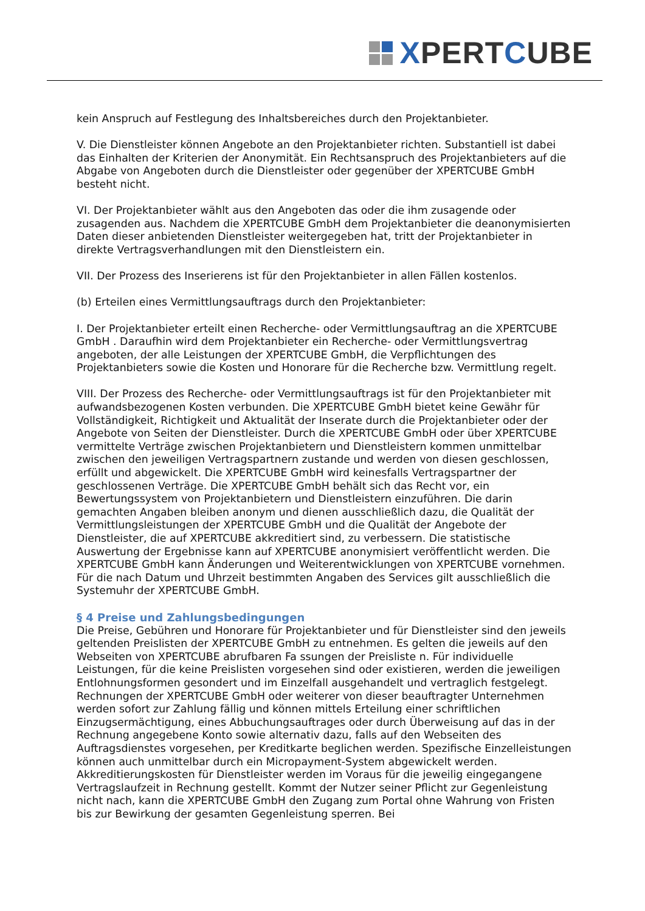XPERTCUBE
kein Anspruch auf Festlegung des Inhaltsbereiches durch den Projektanbieter.
V. Die Dienstleister können Angebote an den Projektanbieter richten. Substantiell ist dabei das Einhalten der Kriterien der Anonymität. Ein Rechtsanspruch des Projektanbieters auf die Abgabe von Angeboten durch die Dienstleister oder gegenüber der XPERTCUBE GmbH besteht nicht.
VI. Der Projektanbieter wählt aus den Angeboten das oder die ihm zusagende oder zusagenden aus. Nachdem die XPERTCUBE GmbH dem Projektanbieter die deanonymisierten Daten dieser anbietenden Dienstleister weitergegeben hat, tritt der Projektanbieter in direkte Vertragsverhandlungen mit den Dienstleistern ein.
VII. Der Prozess des Inserierens ist für den Projektanbieter in allen Fällen kostenlos.
(b) Erteilen eines Vermittlungsauftrags durch den Projektanbieter:
I. Der Projektanbieter erteilt einen Recherche- oder Vermittlungsauftrag an die XPERTCUBE GmbH . Daraufhin wird dem Projektanbieter ein Recherche- oder Vermittlungsvertrag angeboten, der alle Leistungen der XPERTCUBE GmbH, die Verpflichtungen des Projektanbieters sowie die Kosten und Honorare für die Recherche bzw. Vermittlung regelt.
VIII. Der Prozess des Recherche- oder Vermittlungsauftrags ist für den Projektanbieter mit aufwandsbezogenen Kosten verbunden. Die XPERTCUBE GmbH bietet keine Gewähr für Vollständigkeit, Richtigkeit und Aktualität der Inserate durch die Projektanbieter oder der Angebote von Seiten der Dienstleister. Durch die XPERTCUBE GmbH oder über XPERTCUBE vermittelte Verträge zwischen Projektanbietern und Dienstleistern kommen unmittelbar zwischen den jeweiligen Vertragspartnern zustande und werden von diesen geschlossen, erfüllt und abgewickelt. Die XPERTCUBE GmbH wird keinesfalls Vertragspartner der geschlossenen Verträge. Die XPERTCUBE GmbH behält sich das Recht vor, ein Bewertungssystem von Projektanbietern und Dienstleistern einzuführen. Die darin gemachten Angaben bleiben anonym und dienen ausschließlich dazu, die Qualität der Vermittlungsleistungen der XPERTCUBE GmbH und die Qualität der Angebote der Dienstleister, die auf XPERTCUBE akkreditiert sind, zu verbessern. Die statistische Auswertung der Ergebnisse kann auf XPERTCUBE anonymisiert veröffentlicht werden. Die XPERTCUBE GmbH kann Änderungen und Weiterentwicklungen von XPERTCUBE vornehmen. Für die nach Datum und Uhrzeit bestimmten Angaben des Services gilt ausschließlich die Systemuhr der XPERTCUBE GmbH.
§ 4 Preise und Zahlungsbedingungen
Die Preise, Gebühren und Honorare für Projektanbieter und für Dienstleister sind den jeweils geltenden Preislisten der XPERTCUBE GmbH zu entnehmen. Es gelten die jeweils auf den Webseiten von XPERTCUBE abrufbaren Fa ssungen der Preisliste n. Für individuelle Leistungen, für die keine Preislisten vorgesehen sind oder existieren, werden die jeweiligen Entlohnungsformen gesondert und im Einzelfall ausgehandelt und vertraglich festgelegt. Rechnungen der XPERTCUBE GmbH oder weiterer von dieser beauftragter Unternehmen werden sofort zur Zahlung fällig und können mittels Erteilung einer schriftlichen Einzugsermächtigung, eines Abbuchungsauftrages oder durch Überweisung auf das in der Rechnung angegebene Konto sowie alternativ dazu, falls auf den Webseiten des Auftragsdienstes vorgesehen, per Kreditkarte beglichen werden. Spezifische Einzelleistungen können auch unmittelbar durch ein Micropayment-System abgewickelt werden. Akkreditierungskosten für Dienstleister werden im Voraus für die jeweilig eingegangene Vertragslaufzeit in Rechnung gestellt. Kommt der Nutzer seiner Pflicht zur Gegenleistung nicht nach, kann die XPERTCUBE GmbH den Zugang zum Portal ohne Wahrung von Fristen bis zur Bewirkung der gesamten Gegenleistung sperren. Bei